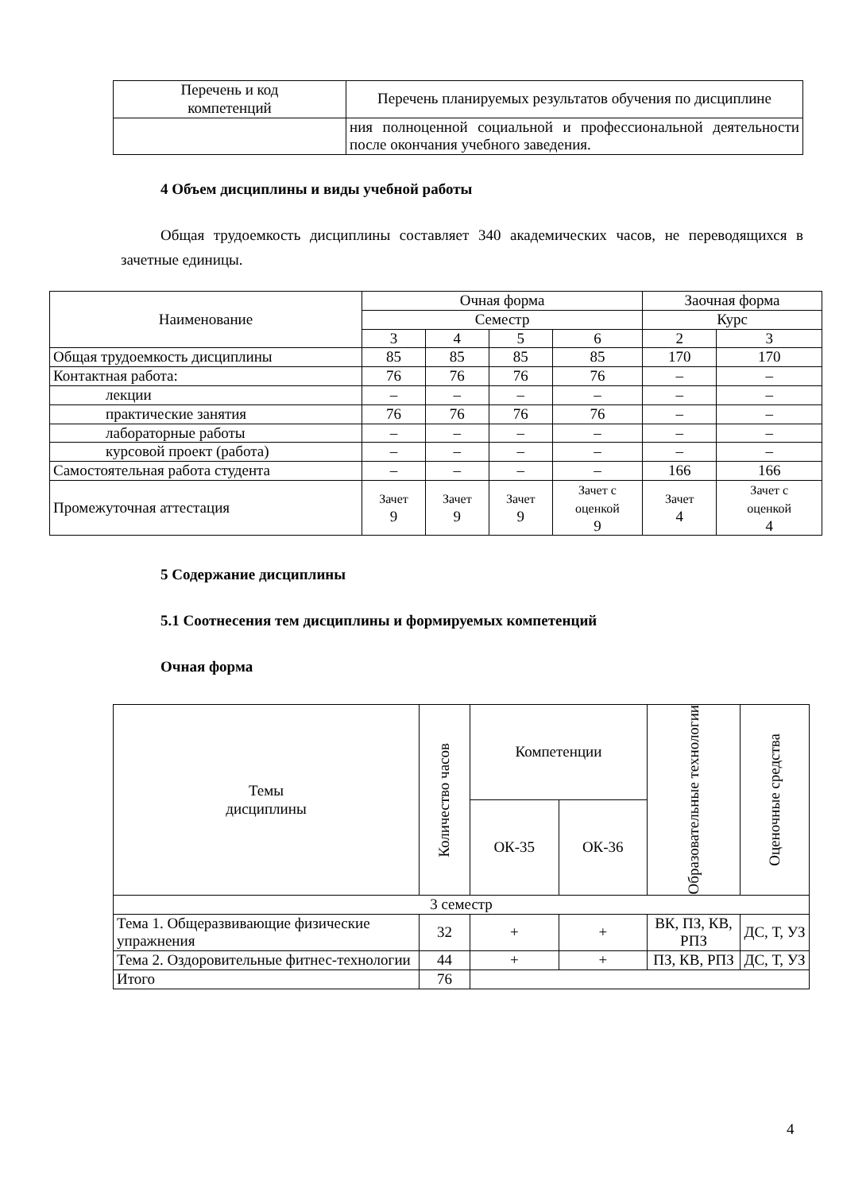| Перечень и код компетенций | Перечень планируемых результатов обучения по дисциплине |
| | ния полноценной социальной и профессиональной деятельности после окончания учебного заведения. |
4 Объем дисциплины и виды учебной работы
Общая трудоемкость дисциплины составляет 340 академических часов, не переводящихся в зачетные единицы.
| Наименование | Очная форма | | | | Заочная форма | |
| | Семестр | | | | Курс | |
| | 3 | 4 | 5 | 6 | 2 | 3 |
| Общая трудоемкость дисциплины | 85 | 85 | 85 | 85 | 170 | 170 |
| Контактная работа: | 76 | 76 | 76 | 76 | – | – |
| лекции | – | – | – | – | – | – |
| практические занятия | 76 | 76 | 76 | 76 | – | – |
| лабораторные работы | – | – | – | – | – | – |
| курсовой проект (работа) | – | – | – | – | – | – |
| Самостоятельная работа студента | – | – | – | – | 166 | 166 |
| Промежуточная аттестация | Зачет 9 | Зачет 9 | Зачет 9 | Зачет с оценкой 9 | Зачет 4 | Зачет с оценкой 4 |
5 Содержание дисциплины
5.1 Соотнесения тем дисциплины и формируемых компетенций
Очная форма
| Темы дисциплины | Количество часов | Компетенции | | Образовательные технологии | Оценочные средства |
| | | ОК-35 | ОК-36 | | |
| 3 семестр | | | | | |
| Тема 1. Общеразвивающие физические упражнения | 32 | + | + | ВК, ПЗ, КВ, РПЗ | ДС, Т, УЗ |
| Тема 2. Оздоровительные фитнес-технологии | 44 | + | + | ПЗ, КВ, РПЗ | ДС, Т, УЗ |
| Итого | 76 | | | | |
4